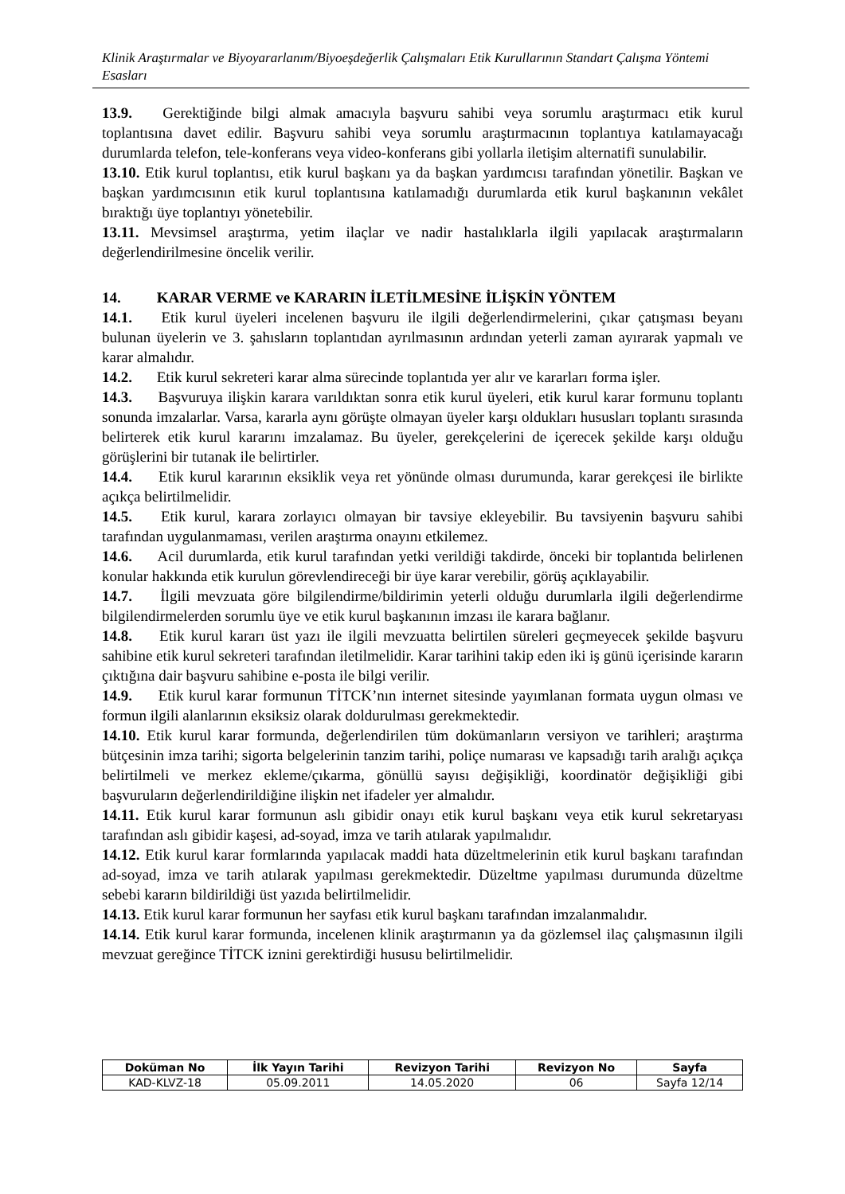Klinik Araştırmalar ve Biyoyararlanım/Biyoeşdeğerlik Çalışmaları Etik Kurullarının Standart Çalışma Yöntemi Esasları
13.9. Gerektiğinde bilgi almak amacıyla başvuru sahibi veya sorumlu araştırmacı etik kurul toplantısına davet edilir. Başvuru sahibi veya sorumlu araştırmacının toplantıya katılamayacağı durumlarda telefon, tele-konferans veya video-konferans gibi yollarla iletişim alternatifi sunulabilir.
13.10. Etik kurul toplantısı, etik kurul başkanı ya da başkan yardımcısı tarafından yönetilir. Başkan ve başkan yardımcısının etik kurul toplantısına katılamadığı durumlarda etik kurul başkanının vekâlet bıraktığı üye toplantıyı yönetebilir.
13.11. Mevsimsel araştırma, yetim ilaçlar ve nadir hastalıklarla ilgili yapılacak araştırmaların değerlendirilmesine öncelik verilir.
14. KARAR VERME ve KARARIN İLETİLMESİNE İLİŞKİN YÖNTEM
14.1. Etik kurul üyeleri incelenen başvuru ile ilgili değerlendirmelerini, çıkar çatışması beyanı bulunan üyelerin ve 3. şahısların toplantıdan ayrılmasının ardından yeterli zaman ayırarak yapmalı ve karar almalıdır.
14.2. Etik kurul sekreteri karar alma sürecinde toplantıda yer alır ve kararları forma işler.
14.3. Başvuruya ilişkin karara varıldıktan sonra etik kurul üyeleri, etik kurul karar formunu toplantı sonunda imzalarlar. Varsa, kararla aynı görüşte olmayan üyeler karşı oldukları hususları toplantı sırasında belirterek etik kurul kararını imzalamaz. Bu üyeler, gerekçelerini de içerecek şekilde karşı olduğu görüşlerini bir tutanak ile belirtirler.
14.4. Etik kurul kararının eksiklik veya ret yönünde olması durumunda, karar gerekçesi ile birlikte açıkça belirtilmelidir.
14.5. Etik kurul, karara zorlayıcı olmayan bir tavsiye ekleyebilir. Bu tavsiyenin başvuru sahibi tarafından uygulanmaması, verilen araştırma onayını etkilemez.
14.6. Acil durumlarda, etik kurul tarafından yetki verildiği takdirde, önceki bir toplantıda belirlenen konular hakkında etik kurulun görevlendireceği bir üye karar verebilir, görüş açıklayabilir.
14.7. İlgili mevzuata göre bilgilendirme/bildirimin yeterli olduğu durumlarla ilgili değerlendirme bilgilendirmelerden sorumlu üye ve etik kurul başkanının imzası ile karara bağlanır.
14.8. Etik kurul kararı üst yazı ile ilgili mevzuatta belirtilen süreleri geçmeyecek şekilde başvuru sahibine etik kurul sekreteri tarafından iletilmelidir. Karar tarihini takip eden iki iş günü içerisinde kararın çıktığına dair başvuru sahibine e-posta ile bilgi verilir.
14.9. Etik kurul karar formunun TİTCK’nın internet sitesinde yayımlanan formata uygun olması ve formun ilgili alanlarının eksiksiz olarak doldurulması gerekmektedir.
14.10. Etik kurul karar formunda, değerlendirilen tüm dokümanların versiyon ve tarihleri; araştırma bütçesinin imza tarihi; sigorta belgelerinin tanzim tarihi, poliçe numarası ve kapsadığı tarih aralığı açıkça belirtilmeli ve merkez ekleme/çıkarma, gönüllü sayısı değişikliği, koordinatör değişikliği gibi başvuruların değerlendirildiğine ilişkin net ifadeler yer almalıdır.
14.11. Etik kurul karar formunun aslı gibidir onayı etik kurul başkanı veya etik kurul sekretaryası tarafından aslı gibidir kaşesi, ad-soyad, imza ve tarih atılarak yapılmalıdır.
14.12. Etik kurul karar formlarında yapılacak maddi hata düzeltmelerinin etik kurul başkanı tarafından ad-soyad, imza ve tarih atılarak yapılması gerekmektedir. Düzeltme yapılması durumunda düzeltme sebebi kararın bildirildiği üst yazıda belirtilmelidir.
14.13. Etik kurul karar formunun her sayfası etik kurul başkanı tarafından imzalanmalıdır.
14.14. Etik kurul karar formunda, incelenen klinik araştırmanın ya da gözlemsel ilaç çalışmasının ilgili mevzuat gereğince TİTCK iznini gerektirdiği hususu belirtilmelidir.
| Doküman No | İlk Yayın Tarihi | Revizyon Tarihi | Revizyon No | Sayfa |
| --- | --- | --- | --- | --- |
| KAD-KLVZ-18 | 05.09.2011 | 14.05.2020 | 06 | Sayfa 12/14 |